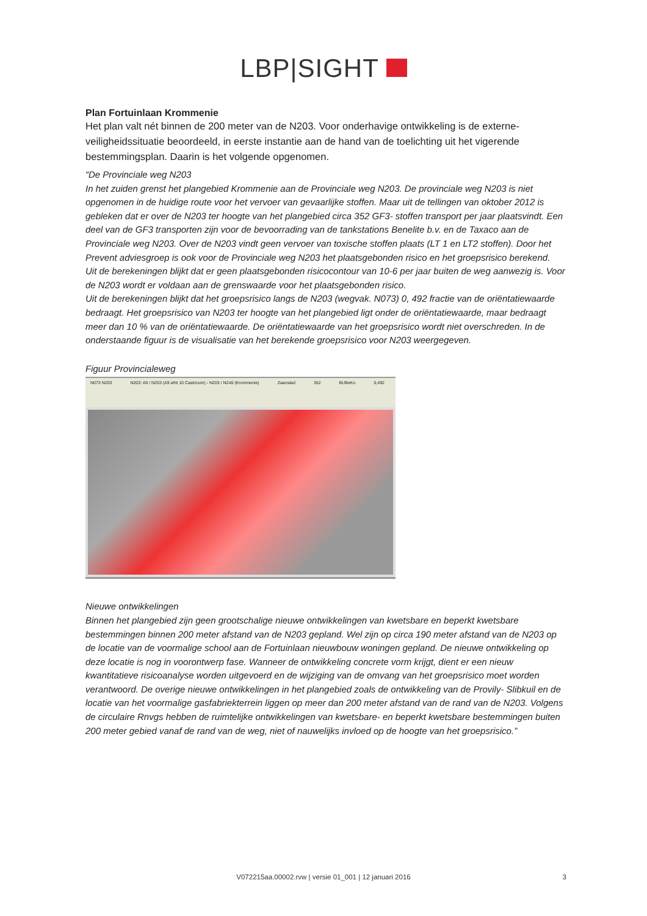LBP|SIGHT
Plan Fortuinlaan Krommenie
Het plan valt nét binnen de 200 meter van de N203. Voor onderhavige ontwikkeling is de externe-veiligheidssituatie beoordeeld, in eerste instantie aan de hand van de toelichting uit het vigerende bestemmingsplan. Daarin is het volgende opgenomen.
“De Provinciale weg N203
In het zuiden grenst het plangebied Krommenie aan de Provinciale weg N203. De provinciale weg N203 is niet opgenomen in de huidige route voor het vervoer van gevaarlijke stoffen. Maar uit de tellingen van oktober 2012 is gebleken dat er over de N203 ter hoogte van het plangebied circa 352 GF3- stoffen transport per jaar plaatsvindt. Een deel van de GF3 transporten zijn voor de bevoorrading van de tankstations Benelite b.v. en de Taxaco aan de Provinciale weg N203. Over de N203 vindt geen vervoer van toxische stoffen plaats (LT 1 en LT2 stoffen). Door het Prevent adviesgroep is ook voor de Provinciale weg N203 het plaatsgebonden risico en het groepsrisico berekend.
Uit de berekeningen blijkt dat er geen plaatsgebonden risicocontour van 10-6 per jaar buiten de weg aanwezig is. Voor de N203 wordt er voldaan aan de grenswaarde voor het plaatsgebonden risico.
Uit de berekeningen blijkt dat het groepsrisico langs de N203 (wegvak. N073) 0, 492 fractie van de oriëntatiewaarde bedraagt. Het groepsrisico van N203 ter hoogte van het plangebied ligt onder de oriëntatiewaarde, maar bedraagt meer dan 10 % van de oriëntatiewaarde. De oriëntatiewaarde van het groepsrisico wordt niet overschreden. In de onderstaande figuur is de visualisatie van het berekende groepsrisico voor N203 weergegeven.
Figuur Provincialeweg
N073 N203 N203: A9 / N203 (A9 afrit 10 Castricum) - N203 / N246 (Krommenie) Zaanstad 352 BUBeKo 0,492
Nieuwe ontwikkelingen
Binnen het plangebied zijn geen grootschalige nieuwe ontwikkelingen van kwetsbare en beperkt kwetsbare bestemmingen binnen 200 meter afstand van de N203 gepland. Wel zijn op circa 190 meter afstand van de N203 op de locatie van de voormalige school aan de Fortuinlaan nieuwbouw woningen gepland. De nieuwe ontwikkeling op deze locatie is nog in voorontwerp fase. Wanneer de ontwikkeling concrete vorm krijgt, dient er een nieuw kwantitatieve risicoanalyse worden uitgevoerd en de wijziging van de omvang van het groepsrisico moet worden verantwoord. De overige nieuwe ontwikkelingen in het plangebied zoals de ontwikkeling van de Provily- Slibkuil en de locatie van het voormalige gasfabriekterrein liggen op meer dan 200 meter afstand van de rand van de N203. Volgens de circulaire Rnvgs hebben de ruimtelijke ontwikkelingen van kwetsbare- en beperkt kwetsbare bestemmingen buiten 200 meter gebied vanaf de rand van de weg, niet of nauwelijks invloed op de hoogte van het groepsrisico.”
V072215aa.00002.rvw | versie 01_001 | 12 januari 2016
3